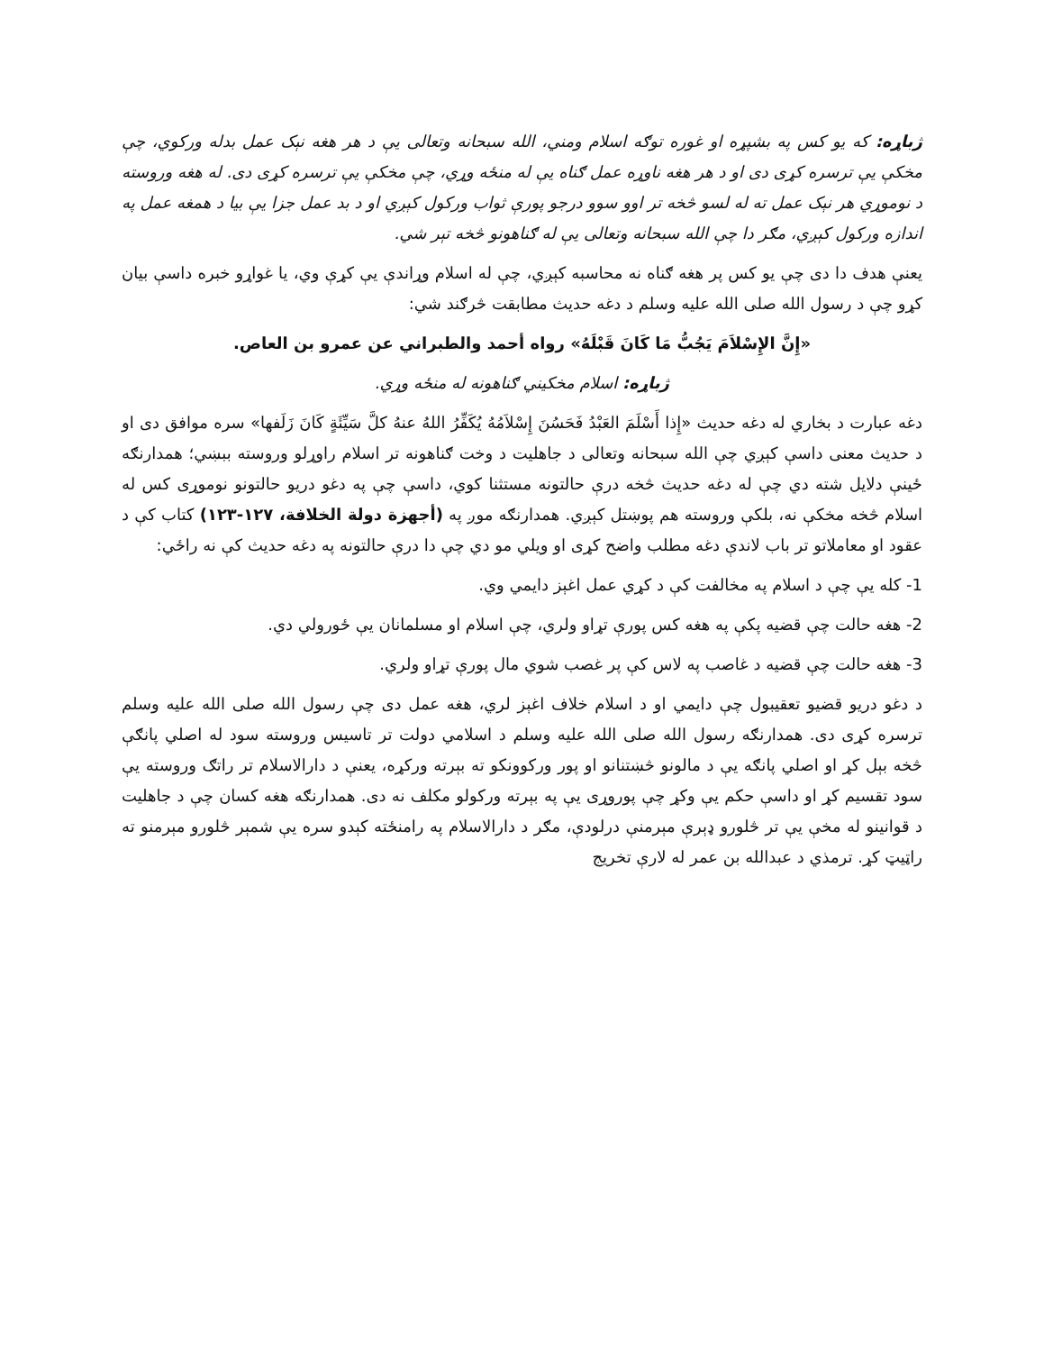ژباړه: که یو کس په بشپړه او غوره توګه اسلام ومني، الله سبحانه وتعالی یې د هر هغه نېک عمل بدله ورکوي، چې مخکې یې ترسره کړی دی او د هر هغه ناوړه عمل ګناه یې له منځه وړي، چې مخکې یې ترسره کړی دی. له هغه وروسته د نوموړي هر نېک عمل ته له لسو څخه تر اوو سوو درجو پورې ثواب ورکول کېږي او د بد عمل جزا یې بیا د همغه عمل په اندازه ورکول کېږي، مګر دا چې الله سبحانه وتعالی یې له ګناهونو څخه تېر شي.
یعنې هدف دا دی چې یو کس پر هغه ګناه نه محاسبه کېږي، چې له اسلام وړاندې یې کړې وي، یا غواړو خبره داسې بیان کړو چې د رسول الله صلی الله علیه وسلم د دغه حدیث مطابقت څرګند شي:
«إِنَّ الإِسْلاَمَ يَجُبُّ مَا كَانَ قَبْلَهُ» رواه أحمد والطبراني عن عمرو بن العاص.
ژباړه: اسلام مخکیني ګناهونه له منځه وړي.
دغه عبارت د بخاري له دغه حدیث «إِذا أَسْلَمَ العَبْدُ فَحَسُنَ إِسْلاَمُهُ يُكَفِّرُ اللهُ عنهُ كلَّ سَيِّئَةٍ كَانَ زَلَفها» سره موافق دی او د حدیث معنی داسې کېږي چې الله سبحانه وتعالی د جاهلیت د وخت ګناهونه تر اسلام راوړلو وروسته ببښي؛ همدارنګه ځینې دلایل شته دي چې له دغه حدیث څخه درې حالتونه مستثنا کوي، داسې چې په دغو دریو حالتونو نوموړی کس له اسلام څخه مخکې نه، بلکې وروسته هم پوښتل کېږي. همدارنګه موږ په (أجهزة دولة الخلافة، ۱۲۷-۱۲۳) کتاب کې د عقود او معاملاتو تر باب لاندې دغه مطلب واضح کړی او ویلي مو دي چې دا درې حالتونه په دغه حدیث کې نه راځي:
1- کله یې چې د اسلام په مخالفت کې د کړي عمل اغېز دایمي وي.
2- هغه حالت چې قضیه پکې په هغه کس پورې تړاو ولري، چې اسلام او مسلمانان یې ځورولي دي.
3- هغه حالت چې قضیه د غاصب په لاس کې پر غصب شوي مال پورې تړاو ولري.
د دغو دریو قضیو تعقیبول چې دایمي او د اسلام خلاف اغېز لري، هغه عمل دی چې رسول الله صلی الله علیه وسلم ترسره کړی دی. همدارنګه رسول الله صلی الله علیه وسلم د اسلامي دولت تر تاسیس وروسته سود له اصلي پانګې څخه بېل کړ او اصلي پانګه یې د مالونو څښتنانو او پور ورکوونکو ته بېرته ورکړه، یعنې د دارالاسلام تر راتګ وروسته یې سود تقسیم کړ او داسې حکم یې وکړ چې پوروړی یې په بېرته ورکولو مکلف نه دی. همدارنګه هغه کسان چې د جاهلیت د قوانینو له مخې یې تر څلورو ډېرې مېرمنې درلودې، مګر د دارالاسلام په رامنځته کېدو سره یې شمېر څلورو مېرمنو ته راټیټ کړ. ترمذي د عبدالله بن عمر له لارې تخریج